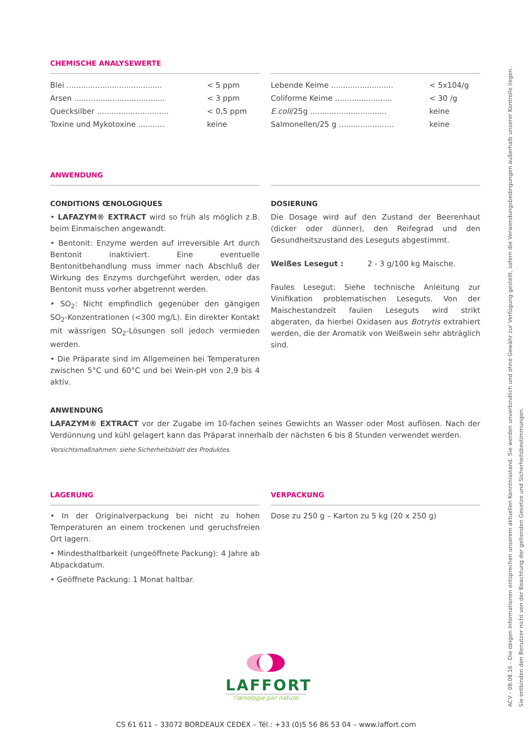CHEMISCHE ANALYSEWERTE
| Blei ........................................ | < 5 ppm |
| Arsen ...................................... | < 3 ppm |
| Quecksilber .............................. | < 0,5 ppm |
| Toxine und Mykotoxine ........... | keine |
| Lebende Keime .......................... | < 5x104/g |
| Coliforme Keime ........................ | < 30 /g |
| E.coli /25g ................................ | keine |
| Salmonellen/25 g ....................... | keine |
ANWENDUNG
CONDITIONS ŒNOLOGIQUES
• LAFAZYM® EXTRACT wird so früh als möglich z.B. beim Einmaischen angewandt.
• Bentonit: Enzyme werden auf irreversible Art durch Bentonit inaktiviert. Eine eventuelle Bentonitbehandlung muss immer nach Abschluß der Wirkung des Enzyms durchgeführt werden, oder das Bentonit muss vorher abgetrennt werden.
• SO<sub>2</sub>: Nicht empfindlich gegenüber den gängigen SO<sub>2</sub>-Konzentrationen (<300 mg/L). Ein direkter Kontakt mit wässrigen SO<sub>2</sub>-Lösungen soll jedoch vermieden werden.
• Die Präparate sind im Allgemeinen bei Temperaturen zwischen 5°C und 60°C und bei Wein-pH von 2,9 bis 4 aktiv.
DOSIERUNG
Die Dosage wird auf den Zustand der Beerenhaut (dicker oder dünner), den Reifegrad und den Gesundheitszustand des Leseguts abgestimmt.
Weißes Lesegut : 2 - 3 g/100 kg Maische.
Faules Lesegut: Siehe technische Anleitung zur Vinifikation problematischen Leseguts. Von der Maischestandzeit faulen Leseguts wird strikt abgeraten, da hierbei Oxidasen aus Botrytis extrahiert werden, die der Aromatik von Weißwein sehr abträglich sind.
ANWENDUNG
LAFAZYM® EXTRACT vor der Zugabe im 10-fachen seines Gewichts an Wasser oder Most auflösen. Nach der Verdünnung und kühl gelagert kann das Präparat innerhalb der nächsten 6 bis 8 Stunden verwendet werden.
Vorsichtsmaßnahmen: siehe Sicherheitsblatt des Produktes.
LAGERUNG
• In der Originalverpackung bei nicht zu hohen Temperaturen an einem trockenen und geruchsfreien Ort lagern.
• Mindesthaltbarkeit (ungeöffnete Packung): 4 Jahre ab Abpackdatum.
• Geöffnete Packung: 1 Monat haltbar.
VERPACKUNG
Dose zu 250 g – Karton zu 5 kg (20 x 250 g)
ACV - 08.08.16 - Die obigen Informationen entsprechen unserem aktuellen Kenntnisstand. Sie werden unverbindlich und ohne Gewähr zur Verfügung gestellt, sofern die Verwendungsbedingungen außerhalb unserer Kontrolle liegen. Sie entbinden den Benutzer nicht von der Beachtung der geltenden Gesetze und Sicherheitsbestimmungen.
LAFFORT
l'œnologie par nature
CS 61 611 – 33072 BORDEAUX CEDEX – Tél.: +33 (0)5 56 86 53 04 – www.laffort.com